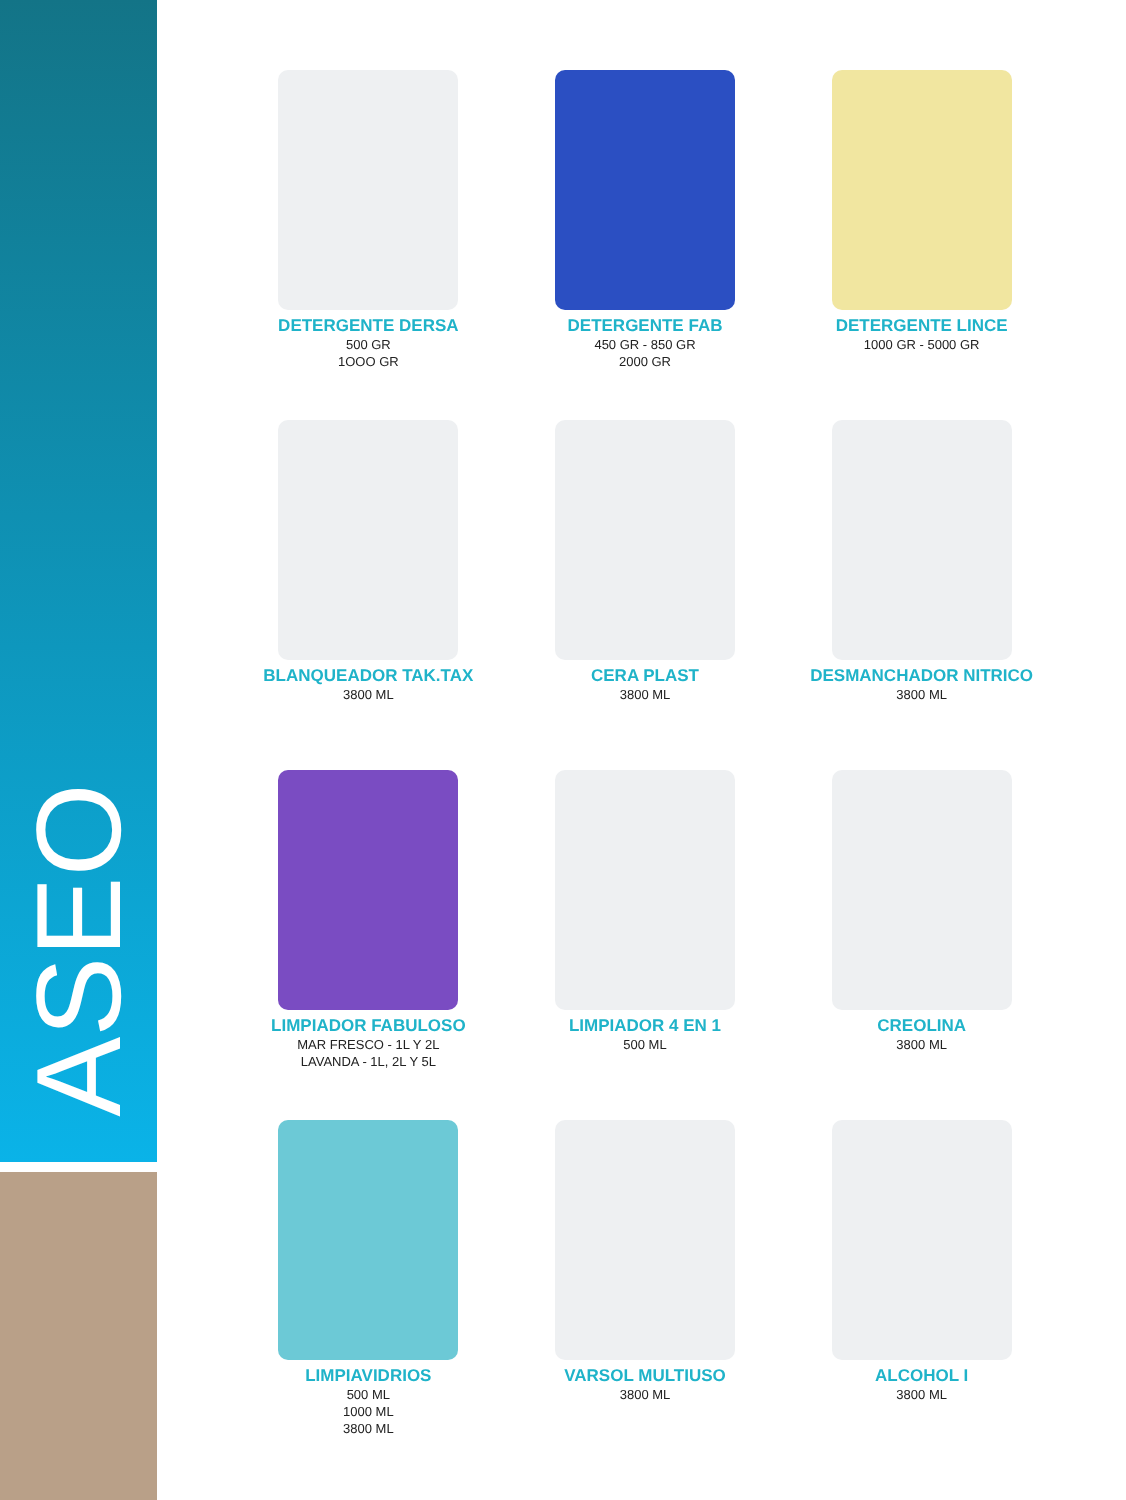ASEO
DETERGENTE DERSA
500 GR
1OOO GR
DETERGENTE FAB
450 GR - 850 GR
2000 GR
DETERGENTE LINCE
1000 GR - 5000 GR
BLANQUEADOR TAK.TAX
3800 ML
CERA PLAST
3800 ML
DESMANCHADOR NITRICO
3800 ML
LIMPIADOR FABULOSO
MAR FRESCO - 1L Y 2L
LAVANDA - 1L, 2L Y 5L
LIMPIADOR 4 EN 1
500 ML
CREOLINA
3800 ML
LIMPIAVIDRIOS
500 ML
1000 ML
3800 ML
VARSOL MULTIUSO
3800 ML
ALCOHOL I
3800 ML